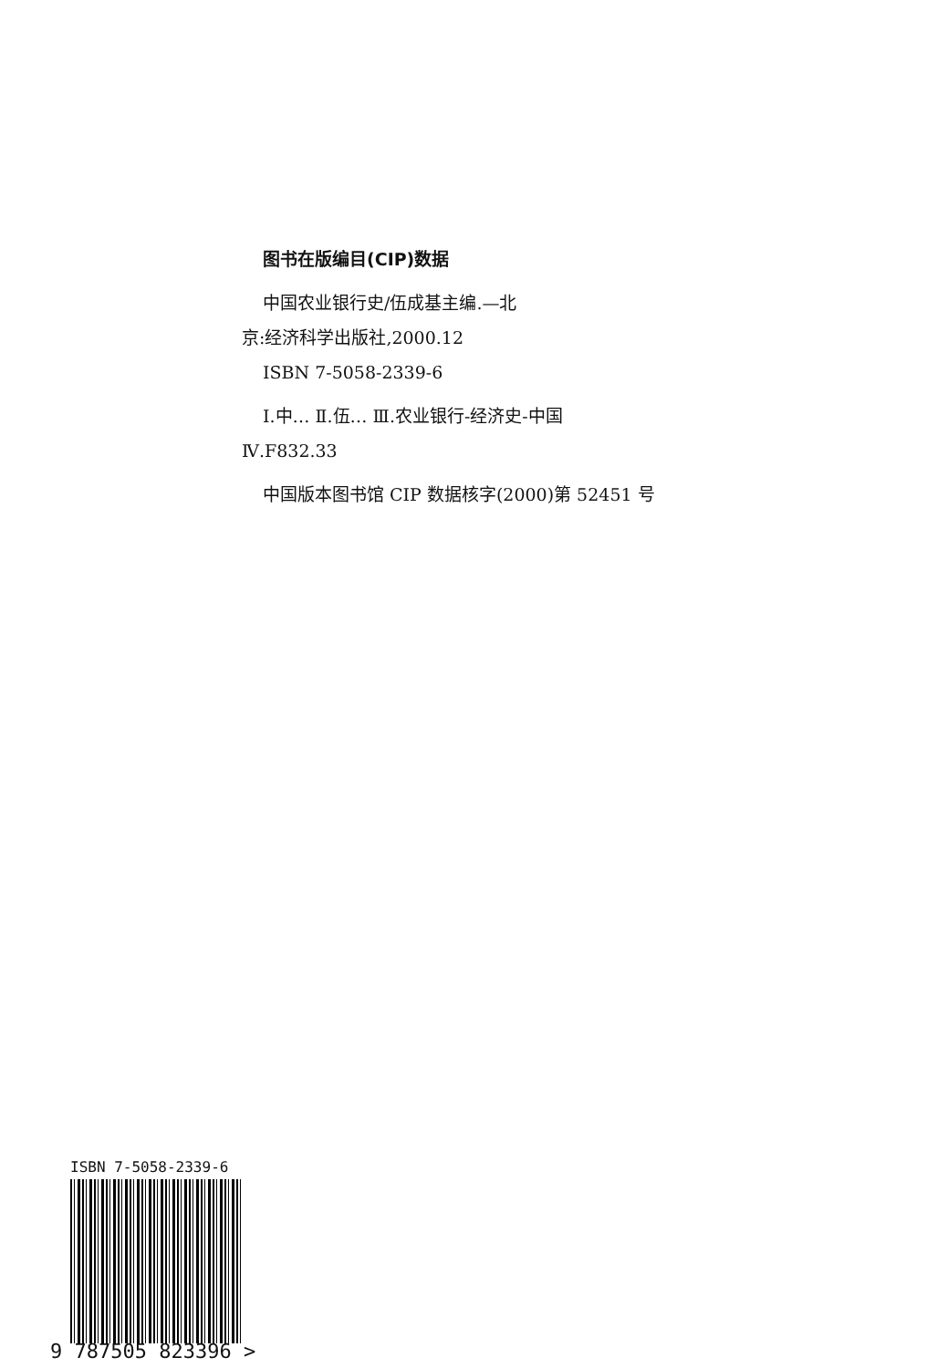图书在版编目(CIP)数据
中国农业银行史/伍成基主编.—北
京:经济科学出版社,2000.12
ISBN 7-5058-2339-6
Ⅰ.中… Ⅱ.伍… Ⅲ.农业银行-经济史-中国
Ⅳ.F832.33
中国版本图书馆 CIP 数据核字(2000)第 52451 号
ISBN 7-5058-2339-6
9 787505 823396 >